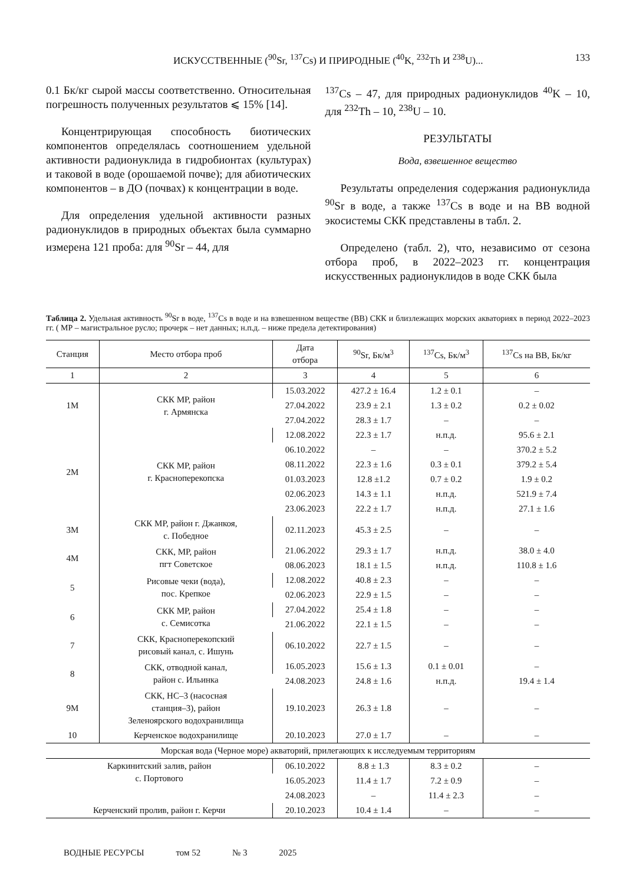ИСКУССТВЕННЫЕ (<sup>90</sup>Sr, <sup>137</sup>Cs) И ПРИРОДНЫЕ (<sup>40</sup>K, <sup>232</sup>Th И <sup>238</sup>U)... 133
0.1 Бк/кг сырой массы соответственно. Относительная погрешность полученных результатов ⩽ 15% [14].
Концентрирующая способность биотических компонентов определялась соотношением удельной активности радионуклида в гидробионтах (культурах) и таковой в воде (орошаемой почве); для абиотических компонентов – в ДО (почвах) к концентрации в воде.
Для определения удельной активности разных радионуклидов в природных объектах была суммарно измерена 121 проба: для <sup>90</sup>Sr – 44, для
<sup>137</sup>Cs – 47, для природных радионуклидов <sup>40</sup>K – 10, для <sup>232</sup>Th – 10, <sup>238</sup>U – 10.
РЕЗУЛЬТАТЫ
Вода, взвешенное вещество
Результаты определения содержания радионуклида <sup>90</sup>Sr в воде, а также <sup>137</sup>Cs в воде и на ВВ водной экосистемы СКК представлены в табл. 2.
Определено (табл. 2), что, независимо от сезона отбора проб, в 2022–2023 гг. концентрация искусственных радионуклидов в воде СКК была
Таблица 2. Удельная активность <sup>90</sup>Sr в воде, <sup>137</sup>Cs в воде и на взвешенном веществе (ВВ) СКК и близлежащих морских акваториях в период 2022–2023 гг. ( МР – магистральное русло; прочерк – нет данных; н.п.д. – ниже предела детектирования)
| Станция | Место отбора проб | Дата отбора | <sup>90</sup>Sr, Бк/м<sup>3</sup> | <sup>137</sup>Cs, Бк/м<sup>3</sup> | <sup>137</sup>Cs на ВВ, Бк/кг |
| --- | --- | --- | --- | --- | --- |
| 1 | 2 | 3 | 4 | 5 | 6 |
| 1М | СКК МР, район г. Армянска | 15.03.2022 | 427.2 ± 16.4 | 1.2 ± 0.1 | – |
| | | 27.04.2022 | 23.9 ± 2.1 | 1.3 ± 0.2 | 0.2 ± 0.02 |
| | | 27.04.2022 | 28.3 ± 1.7 | – | – |
| 2М | СКК МР, район г. Красноперекопска | 12.08.2022 | 22.3 ± 1.7 | н.п.д. | 95.6 ± 2.1 |
| | | 06.10.2022 | – | – | 370.2 ± 5.2 |
| | | 08.11.2022 | 22.3 ± 1.6 | 0.3 ± 0.1 | 379.2 ± 5.4 |
| | | 01.03.2023 | 12.8 ±1.2 | 0.7 ± 0.2 | 1.9 ± 0.2 |
| | | 02.06.2023 | 14.3 ± 1.1 | н.п.д. | 521.9 ± 7.4 |
| | | 23.06.2023 | 22.2 ± 1.7 | н.п.д. | 27.1 ± 1.6 |
| 3М | СКК МР, район г. Джанкоя, с. Победное | 02.11.2023 | 45.3 ± 2.5 | – | – |
| 4М | СКК, МР, район пгт Советское | 21.06.2022 | 29.3 ± 1.7 | н.п.д. | 38.0 ± 4.0 |
| | | 08.06.2023 | 18.1 ± 1.5 | н.п.д. | 110.8 ± 1.6 |
| 5 | Рисовые чеки (вода), пос. Крепкое | 12.08.2022 | 40.8 ± 2.3 | – | – |
| | | 02.06.2023 | 22.9 ± 1.5 | – | – |
| 6 | СКК МР, район с. Семисотка | 27.04.2022 | 25.4 ± 1.8 | – | – |
| | | 21.06.2022 | 22.1 ± 1.5 | – | – |
| 7 | СКК, Красноперекопский рисовый канал, с. Ишунь | 06.10.2022 | 22.7 ± 1.5 | – | – |
| 8 | СКК, отводной канал, район с. Ильинка | 16.05.2023 | 15.6 ± 1.3 | 0.1 ± 0.01 | – |
| | | 24.08.2023 | 24.8 ± 1.6 | н.п.д. | 19.4 ± 1.4 |
| 9М | СКК, НС–3 (насосная станция–3), район Зеленоярского водохранилища | 19.10.2023 | 26.3 ± 1.8 | – | – |
| 10 | Керченское водохранилище | 20.10.2023 | 27.0 ± 1.7 | – | – |
| Морская вода (Черное море) акваторий, прилегающих к исследуемым территориям | | | | | |
| Каркинитский залив, район с. Портового | | 06.10.2022 | 8.8 ± 1.3 | 8.3 ± 0.2 | – |
| | | 16.05.2023 | 11.4 ± 1.7 | 7.2 ± 0.9 | – |
| | | 24.08.2023 | – | 11.4 ± 2.3 | – |
| Керченский пролив, район г. Керчи | | 20.10.2023 | 10.4 ± 1.4 | – | – |
ВОДНЫЕ РЕСУРСЫ том 52 № 3 2025